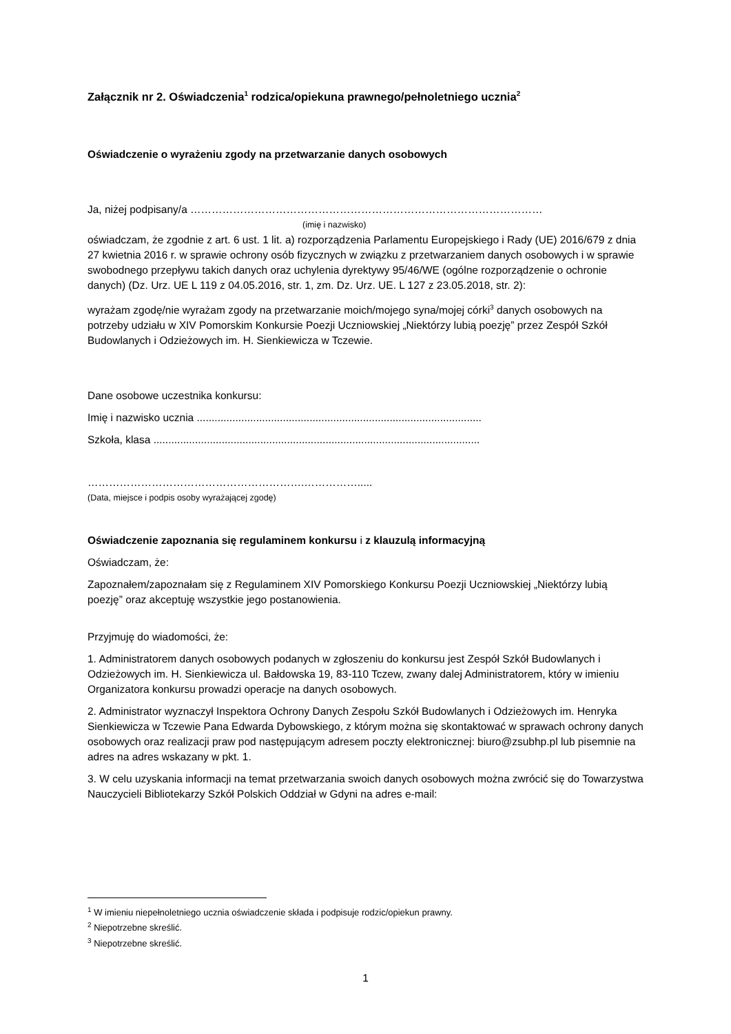Załącznik nr 2. Oświadczenia<sup>1</sup> rodzica/opiekuna prawnego/pełnoletniego ucznia<sup>2</sup>
Oświadczenie o wyrażeniu zgody na przetwarzanie danych osobowych
Ja, niżej podpisany/a ………………………………………………………………………………………
(imię i nazwisko)
oświadczam, że zgodnie z art. 6 ust. 1 lit. a) rozporządzenia Parlamentu Europejskiego i Rady (UE) 2016/679 z dnia 27 kwietnia 2016 r. w sprawie ochrony osób fizycznych w związku z przetwarzaniem danych osobowych i w sprawie swobodnego przepływu takich danych oraz uchylenia dyrektywy 95/46/WE (ogólne rozporządzenie o ochronie danych) (Dz. Urz. UE L 119 z 04.05.2016, str. 1, zm. Dz. Urz. UE. L 127 z 23.05.2018, str. 2):
wyrażam zgodę/nie wyrażam zgody na przetwarzanie moich/mojego syna/mojej córki<sup>3</sup> danych osobowych na potrzeby udziału w XIV Pomorskim Konkursie Poezji Uczniowskiej „Niektórzy lubią poezję” przez Zespół Szkół Budowlanych i Odzieżowych im. H. Sienkiewicza w Tczewie.
Dane osobowe uczestnika konkursu:
Imię i nazwisko ucznia ................................................................................................
Szkoła, klasa ..............................................................................................................
…………………………………………………….…………….....
(Data, miejsce i podpis osoby wyrażającej zgodę)
Oświadczenie zapoznania się regulaminem konkursu i z klauzulą informacyjną
Oświadczam, że:
Zapoznałem/zapoznałam się z Regulaminem XIV Pomorskiego Konkursu Poezji Uczniowskiej „Niektórzy lubią poezję” oraz akceptuję wszystkie jego postanowienia.
Przyjmuję do wiadomości, że:
1. Administratorem danych osobowych podanych w zgłoszeniu do konkursu jest Zespół Szkół Budowlanych i Odzieżowych im. H. Sienkiewicza ul. Bałdowska 19, 83-110 Tczew, zwany dalej Administratorem, który w imieniu Organizatora konkursu prowadzi operacje na danych osobowych.
2. Administrator wyznaczył Inspektora Ochrony Danych Zespołu Szkół Budowlanych i Odzieżowych im. Henryka Sienkiewicza w Tczewie Pana Edwarda Dybowskiego, z którym można się skontaktować w sprawach ochrony danych osobowych oraz realizacji praw pod następującym adresem poczty elektronicznej: biuro@zsubhp.pl lub pisemnie na adres na adres wskazany w pkt. 1.
3. W celu uzyskania informacji na temat przetwarzania swoich danych osobowych można zwrócić się do Towarzystwa Nauczycieli Bibliotekarzy Szkół Polskich Oddział w Gdyni na adres e-mail:
<sup>1</sup> W imieniu niepełnoletniego ucznia oświadczenie składa i podpisuje rodzic/opiekun prawny.
<sup>2</sup> Niepotrzebne skreślić.
<sup>3</sup> Niepotrzebne skreślić.
1